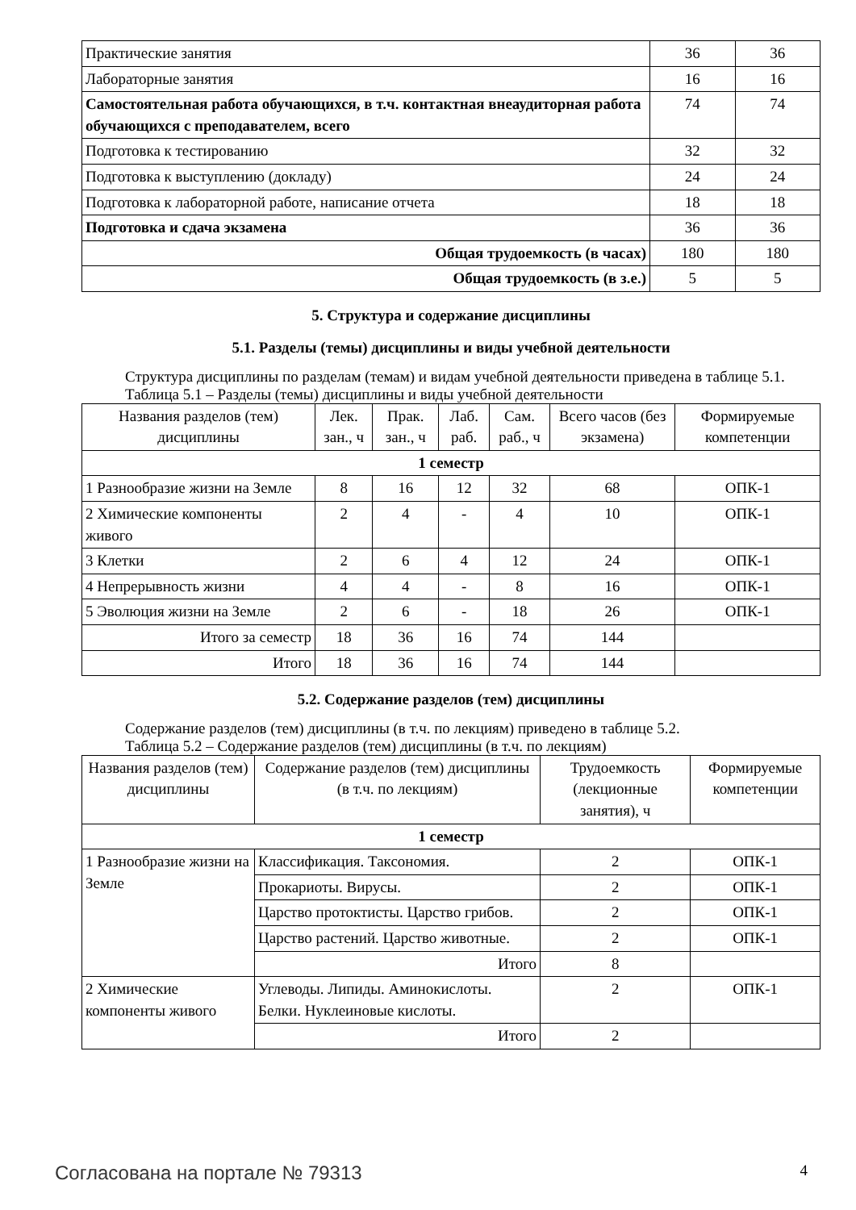| Практические занятия | 36 | 36 |
| Лабораторные занятия | 16 | 16 |
| Самостоятельная работа обучающихся, в т.ч. контактная внеаудиторная работа обучающихся с преподавателем, всего | 74 | 74 |
| Подготовка к тестированию | 32 | 32 |
| Подготовка к выступлению (докладу) | 24 | 24 |
| Подготовка к лабораторной работе, написание отчета | 18 | 18 |
| Подготовка и сдача экзамена | 36 | 36 |
| Общая трудоемкость (в часах) | 180 | 180 |
| Общая трудоемкость (в з.е.) | 5 | 5 |
5. Структура и содержание дисциплины
5.1. Разделы (темы) дисциплины и виды учебной деятельности
Структура дисциплины по разделам (темам) и видам учебной деятельности приведена в таблице 5.1.
Таблица 5.1 – Разделы (темы) дисциплины и виды учебной деятельности
| Названия разделов (тем) дисциплины | Лек. зан., ч | Прак. зан., ч | Лаб. раб. | Сам. раб., ч | Всего часов (без экзамена) | Формируемые компетенции |
| --- | --- | --- | --- | --- | --- | --- |
| 1 семестр | | | | | | |
| 1 Разнообразие жизни на Земле | 8 | 16 | 12 | 32 | 68 | ОПК-1 |
| 2 Химические компоненты живого | 2 | 4 | - | 4 | 10 | ОПК-1 |
| 3 Клетки | 2 | 6 | 4 | 12 | 24 | ОПК-1 |
| 4 Непрерывность жизни | 4 | 4 | - | 8 | 16 | ОПК-1 |
| 5 Эволюция жизни на Земле | 2 | 6 | - | 18 | 26 | ОПК-1 |
| Итого за семестр | 18 | 36 | 16 | 74 | 144 | |
| Итого | 18 | 36 | 16 | 74 | 144 | |
5.2. Содержание разделов (тем) дисциплины
Содержание разделов (тем) дисциплины (в т.ч. по лекциям) приведено в таблице 5.2.
Таблица 5.2 – Содержание разделов (тем) дисциплины (в т.ч. по лекциям)
| Названия разделов (тем) дисциплины | Содержание разделов (тем) дисциплины (в т.ч. по лекциям) | Трудоемкость (лекционные занятия), ч | Формируемые компетенции |
| --- | --- | --- | --- |
| 1 семестр | | | |
| 1 Разнообразие жизни на Земле | Классификация. Таксономия. | 2 | ОПК-1 |
| | Прокариоты. Вирусы. | 2 | ОПК-1 |
| | Царство протоктисты. Царство грибов. | 2 | ОПК-1 |
| | Царство растений. Царство животные. | 2 | ОПК-1 |
| | Итого | 8 | |
| 2 Химические компоненты живого | Углеводы. Липиды. Аминокислоты. Белки. Нуклеиновые кислоты. | 2 | ОПК-1 |
| | Итого | 2 | |
Согласована на портале № 79313 4